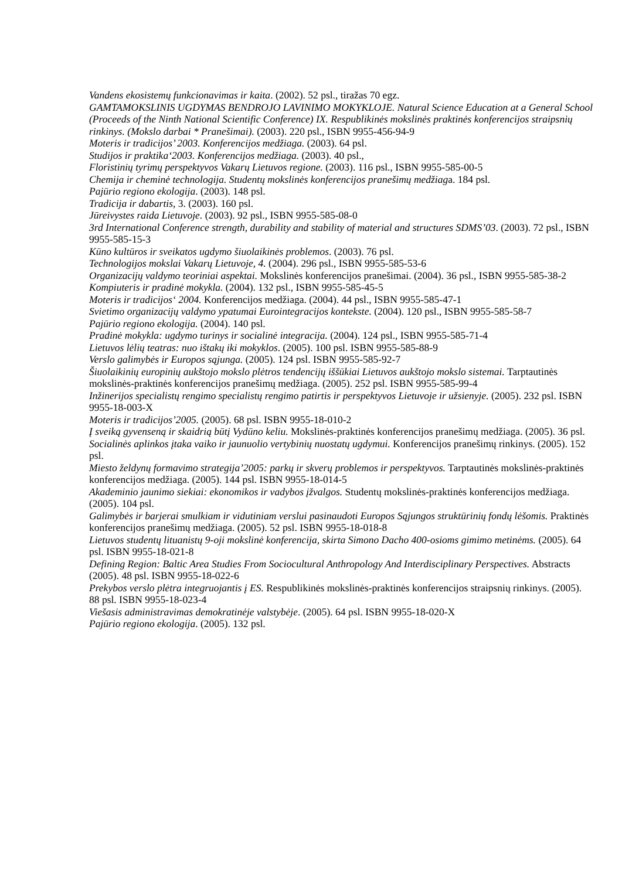Vandens ekosistemų funkcionavimas ir kaita. (2002). 52 psl., tiražas 70 egz.
GAMTAMOKSLINIS UGDYMAS BENDROJO LAVINIMO MOKYKLOJE. Natural Science Education at a General School (Proceeds of the Ninth National Scientific Conference) IX. Respublikinės mokslinės praktinės konferencijos straipsnių rinkinys. (Mokslo darbai * Pranešimai). (2003). 220 psl., ISBN 9955-456-94-9
Moteris ir tradicijos’ 2003. Konferencijos medžiaga. (2003). 64 psl.
Studijos ir praktika‘2003. Konferencijos medžiaga. (2003). 40 psl.,
Floristinių tyrimų perspektyvos Vakarų Lietuvos regione. (2003). 116 psl., ISBN 9955-585-00-5
Chemija ir cheminė technologija. Studentų mokslinės konferencijos pranešimų medžiaga. 184 psl.
Pajūrio regiono ekologija. (2003). 148 psl.
Tradicija ir dabartis, 3. (2003). 160 psl.
Jūreivystes raida Lietuvoje. (2003). 92 psl., ISBN 9955-585-08-0
3rd International Conference strength, durability and stability of material and structures SDMS’03. (2003). 72 psl., ISBN 9955-585-15-3
Kūno kultūros ir sveikatos ugdymo šiuolaikinės problemos. (2003). 76 psl.
Technologijos mokslai Vakarų Lietuvoje, 4. (2004). 296 psl., ISBN 9955-585-53-6
Organizacijų valdymo teoriniai aspektai. Mokslinės konferencijos pranešimai. (2004). 36 psl., ISBN 9955-585-38-2
Kompiuteris ir pradinė mokykla. (2004). 132 psl., ISBN 9955-585-45-5
Moteris ir tradicijos‘ 2004. Konferencijos medžiaga. (2004). 44 psl., ISBN 9955-585-47-1
Svietimo organizacijų valdymo ypatumai Eurointegracijos kontekste. (2004). 120 psl., ISBN 9955-585-58-7
Pajūrio regiono ekologija. (2004). 140 psl.
Pradinė mokykla: ugdymo turinys ir socialinė integracija. (2004). 124 psl., ISBN 9955-585-71-4
Lietuvos lėlių teatras: nuo ištakų iki mokyklos. (2005). 100 psl. ISBN 9955-585-88-9
Verslo galimybės ir Europos sąjunga. (2005). 124 psl. ISBN 9955-585-92-7
Šiuolaikinių europinių aukštojo mokslo plėtros tendencijų iššūkiai Lietuvos aukštojo mokslo sistemai. Tarptautinės mokslinės-praktinės konferencijos pranešimų medžiaga. (2005). 252 psl. ISBN 9955-585-99-4
Inžinerijos specialistų rengimo specialistų rengimo patirtis ir perspektyvos Lietuvoje ir užsienyje. (2005). 232 psl. ISBN 9955-18-003-X
Moteris ir tradicijos’2005. (2005). 68 psl. ISBN 9955-18-010-2
Į sveiką gyvenseną ir skaidrią būtį Vydūno keliu. Mokslinės-praktinės konferencijos pranešimų medžiaga. (2005). 36 psl.
Socialinės aplinkos įtaka vaiko ir jaunuolio vertybinių nuostatų ugdymui. Konferencijos pranešimų rinkinys. (2005). 152 psl.
Miesto želdynų formavimo strategija’2005: parkų ir skverų problemos ir perspektyvos. Tarptautinės mokslinės-praktinės konferencijos medžiaga. (2005). 144 psl. ISBN 9955-18-014-5
Akademinio jaunimo siekiai: ekonomikos ir vadybos įžvalgos. Studentų mokslinės-praktinės konferencijos medžiaga. (2005). 104 psl.
Galimybės ir barjerai smulkiam ir vidutiniam verslui pasinaudoti Europos Sąjungos struktūrinių fondų lėšomis. Praktinės konferencijos pranešimų medžiaga. (2005). 52 psl. ISBN 9955-18-018-8
Lietuvos studentų lituanistų 9-oji mokslinė konferencija, skirta Simono Dacho 400-osioms gimimo metinėms. (2005). 64 psl. ISBN 9955-18-021-8
Defining Region: Baltic Area Studies From Sociocultural Anthropology And Interdisciplinary Perspectives. Abstracts (2005). 48 psl. ISBN 9955-18-022-6
Prekybos verslo plėtra integruojantis į ES. Respublikinės mokslinės-praktinės konferencijos straipsnių rinkinys. (2005). 88 psl. ISBN 9955-18-023-4
Viešasis administravimas demokratinėje valstybėje. (2005). 64 psl. ISBN 9955-18-020-X
Pajūrio regiono ekologija. (2005). 132 psl.